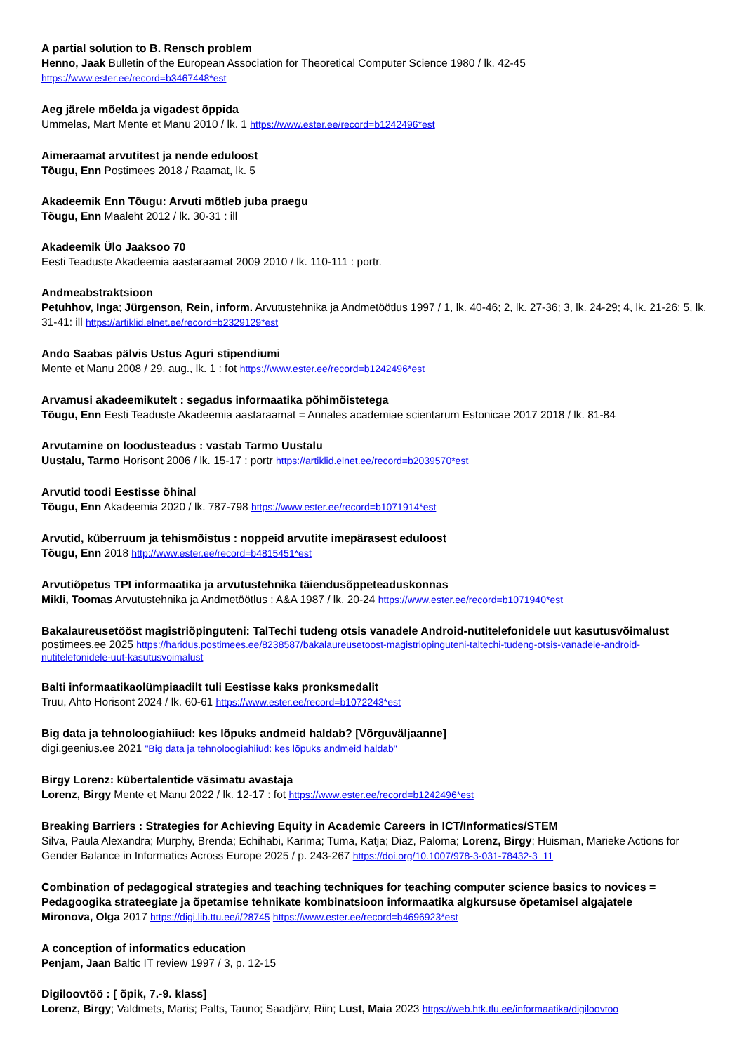A partial solution to B. Rensch problem
Henno, Jaak Bulletin of the European Association for Theoretical Computer Science 1980 / lk. 42-45
https://www.ester.ee/record=b3467448*est
Aeg järele mõelda ja vigadest õppida
Ummelas, Mart Mente et Manu 2010 / lk. 1 https://www.ester.ee/record=b1242496*est
Aimeraamat arvutitest ja nende eduloost
Tõugu, Enn Postimees 2018 / Raamat, lk. 5
Akadeemik Enn Tõugu: Arvuti mõtleb juba praegu
Tõugu, Enn Maaleht 2012 / lk. 30-31 : ill
Akadeemik Ülo Jaaksoo 70
Eesti Teaduste Akadeemia aastaraamat 2009 2010 / lk. 110-111 : portr.
Andmeabstraktsioon
Petuhhov, Inga; Jürgenson, Rein, inform. Arvutustehnika ja Andmetöötlus 1997 / 1, lk. 40-46; 2, lk. 27-36; 3, lk. 24-29; 4, lk. 21-26; 5, lk. 31-41: ill https://artiklid.elnet.ee/record=b2329129*est
Ando Saabas pälvis Ustus Aguri stipendiumi
Mente et Manu 2008 / 29. aug., lk. 1 : fot https://www.ester.ee/record=b1242496*est
Arvamusi akadeemikutelt : segadus informaatika põhimõistetega
Tõugu, Enn Eesti Teaduste Akadeemia aastaraamat = Annales academiae scientarum Estonicae 2017 2018 / lk. 81-84
Arvutamine on loodusteadus : vastab Tarmo Uustalu
Uustalu, Tarmo Horisont 2006 / lk. 15-17 : portr https://artiklid.elnet.ee/record=b2039570*est
Arvutid toodi Eestisse õhinal
Tõugu, Enn Akadeemia 2020 / lk. 787-798 https://www.ester.ee/record=b1071914*est
Arvutid, küberruum ja tehismõistus : noppeid arvutite imepärasest eduloost
Tõugu, Enn 2018 http://www.ester.ee/record=b4815451*est
Arvutiõpetus TPI informaatika ja arvutustehnika täiendusõppeteaduskonnas
Mikli, Toomas Arvutustehnika ja Andmetöötlus : A&A 1987 / lk. 20-24 https://www.ester.ee/record=b1071940*est
Bakalaureusetööst magistriõpinguteni: TalTechi tudeng otsis vanadele Android-nutitelefonidele uut kasutusvõimalust
postimees.ee 2025 https://haridus.postimees.ee/8238587/bakalaureusetoost-magistriopinguteni-taltechi-tudeng-otsis-vanadele-android-nutitelefonidele-uut-kasutusvoimalust
Balti informaatikaolümpiaadilt tuli Eestisse kaks pronksmedalit
Truu, Ahto Horisont 2024 / lk. 60-61 https://www.ester.ee/record=b1072243*est
Big data ja tehnoloogiahiiud: kes lõpuks andmeid haldab? [Võrguväljaanne]
digi.geenius.ee 2021 "Big data ja tehnoloogiahiiud: kes lõpuks andmeid haldab"
Birgy Lorenz: kübertalentide väsimatu avastaja
Lorenz, Birgy Mente et Manu 2022 / lk. 12-17 : fot https://www.ester.ee/record=b1242496*est
Breaking Barriers : Strategies for Achieving Equity in Academic Careers in ICT/Informatics/STEM
Silva, Paula Alexandra; Murphy, Brenda; Echihabi, Karima; Tuma, Katja; Diaz, Paloma; Lorenz, Birgy; Huisman, Marieke Actions for Gender Balance in Informatics Across Europe 2025 / p. 243-267 https://doi.org/10.1007/978-3-031-78432-3_11
Combination of pedagogical strategies and teaching techniques for teaching computer science basics to novices = Pedagoogika strateegiate ja õpetamise tehnikate kombinatsioon informaatika algkursuse õpetamisel algajatele
Mironova, Olga 2017 https://digi.lib.ttu.ee/i/?8745 https://www.ester.ee/record=b4696923*est
A conception of informatics education
Penjam, Jaan Baltic IT review 1997 / 3, p. 12-15
Digiloovtöö : [ õpik, 7.-9. klass]
Lorenz, Birgy; Valdmets, Maris; Palts, Tauno; Saadjärv, Riin; Lust, Maia 2023 https://web.htk.tlu.ee/informaatika/digiloovtoo